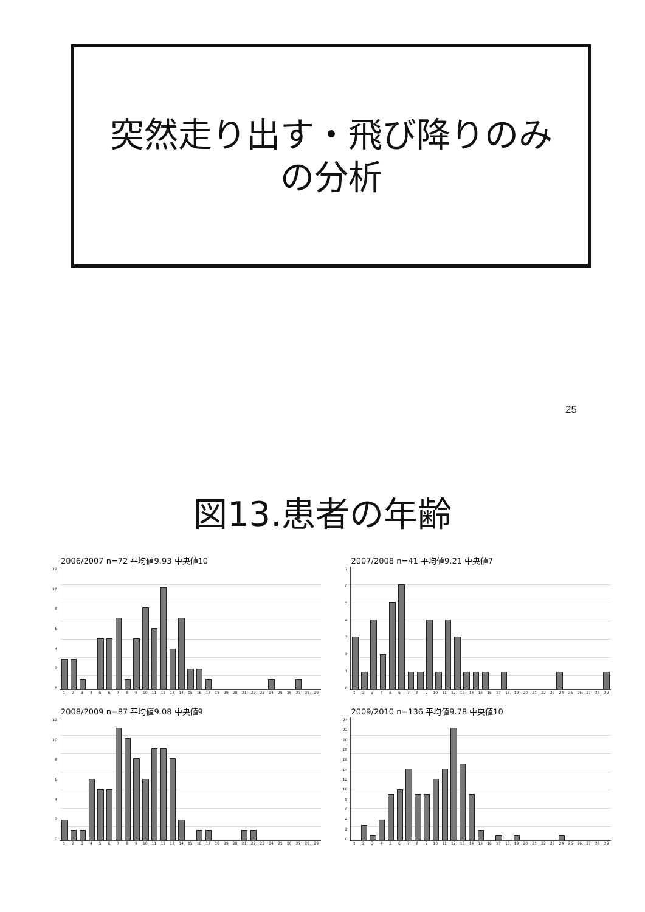突然走り出す・飛び降りのみ
の分析
25
図13.患者の年齢
2006/2007 n=72 平均値9.93 中央値10
12
10
86420
1 2 3 4 5 6 7 8 9 10 11 12 13 14 15 16 17 18 19 20 21 22 23 24 25 26 27 28 29
2007/2008 n=41 平均値9.21 中央値7
76543210
1 2 3 4 5 6 7 8 9 10 11 12 13 14 15 16 17 18 19 20 21 22 23 24 25 26 27 28 29
2008/2009 n=87 平均値9.08 中央値9
12
10
86420
1 2 3 4 5 6 7 8 9 10 11 12 13 14 15 16 17 18 19 20 21 22 23 24 25 26 27 28 29
2009/2010 n=136 平均値9.78 中央値10
24
22
20
18
16
14
12
10
86420
1 2 3 4 5 6 7 8 9 10 11 12 13 14 15 16 17 18 19 20 21 22 23 24 25 26 27 28 29